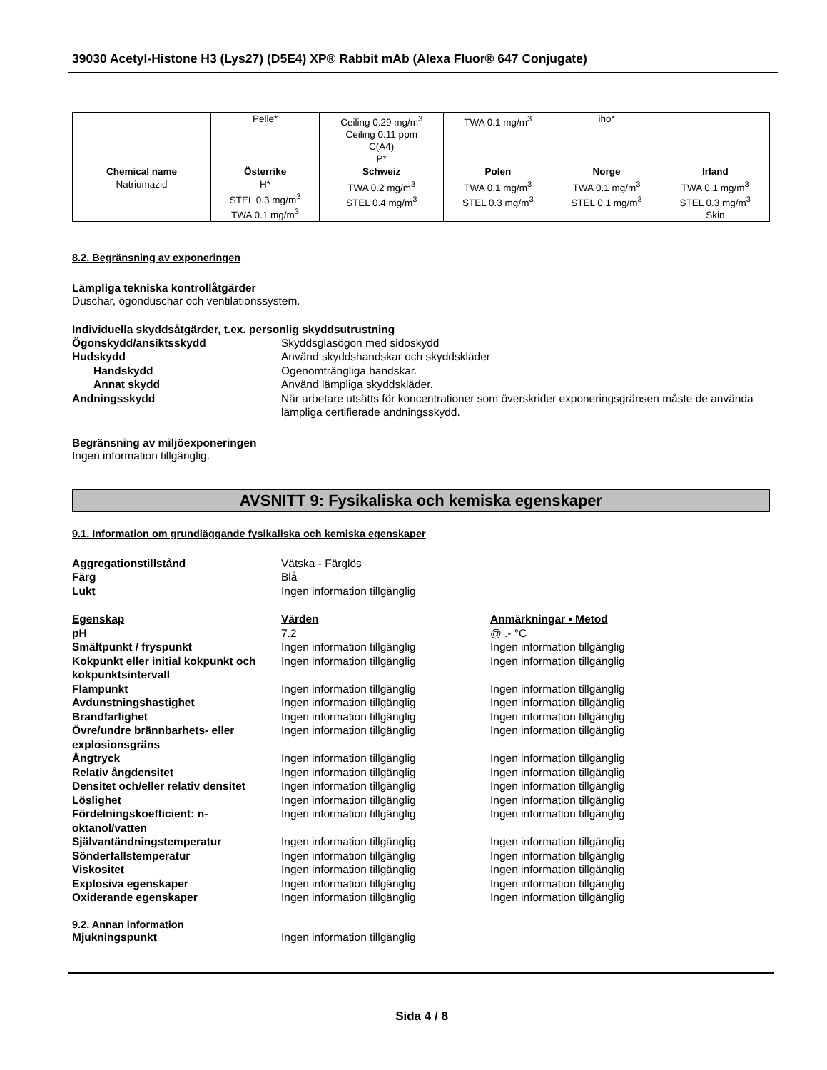39030 Acetyl-Histone H3 (Lys27) (D5E4) XP® Rabbit mAb (Alexa Fluor® 647 Conjugate)
| | Pelle* | Ceiling 0.29 mg/m<sup>3</sup> Ceiling 0.11 ppm C(A4) P* | TWA 0.1 mg/m<sup>3</sup> | iho* | |
| Chemical name | Österrike | Schweiz | Polen | Norge | Irland |
| Natriumazid | H* STEL 0.3 mg/m<sup>3</sup> TWA 0.1 mg/m<sup>3</sup> | TWA 0.2 mg/m<sup>3</sup> STEL 0.4 mg/m<sup>3</sup> | TWA 0.1 mg/m<sup>3</sup> STEL 0.3 mg/m<sup>3</sup> | TWA 0.1 mg/m<sup>3</sup> STEL 0.1 mg/m<sup>3</sup> | TWA 0.1 mg/m<sup>3</sup> STEL 0.3 mg/m<sup>3</sup> Skin |
8.2. Begränsning av exponeringen
Lämpliga tekniska kontrollåtgärder
Duschar, ögonduschar och ventilationssystem.
Individuella skyddsåtgärder, t.ex. personlig skyddsutrustning
Ögonskydd/ansiktsskydd Skyddsglasögon med sidoskydd
Hudskydd Använd skyddshandskar och skyddskläder
Handskydd Ogenomträngliga handskar.
Annat skydd Använd lämpliga skyddskläder.
Andningsskydd När arbetare utsätts för koncentrationer som överskrider exponeringsgränsen måste de använda lämpliga certifierade andningsskydd.
Begränsning av miljöexponeringen
Ingen information tillgänglig.
AVSNITT 9: Fysikaliska och kemiska egenskaper
9.1. Information om grundläggande fysikaliska och kemiska egenskaper
Aggregationstillstånd Vätska - Färglös
Färg Blå
Lukt Ingen information tillgänglig
Egenskap Värden Anmärkningar • Metod
pH 7.2 @ .- °C
Smältpunkt / fryspunkt Ingen information tillgänglig Ingen information tillgänglig
Kokpunkt eller initial kokpunkt och kokpunktsintervall
Ingen information tillgänglig Ingen information tillgänglig
Flampunkt Ingen information tillgänglig Ingen information tillgänglig
Avdunstningshastighet Ingen information tillgänglig Ingen information tillgänglig
Brandfarlighet Ingen information tillgänglig Ingen information tillgänglig
Övre/undre brännbarhets- eller explosionsgräns
Ingen information tillgänglig Ingen information tillgänglig
Ångtryck Ingen information tillgänglig Ingen information tillgänglig
Relativ ångdensitet Ingen information tillgänglig Ingen information tillgänglig
Densitet och/eller relativ densitet
Ingen information tillgänglig Ingen information tillgänglig
Löslighet Ingen information tillgänglig Ingen information tillgänglig
Fördelningskoefficient: n-oktanol/vatten
Ingen information tillgänglig Ingen information tillgänglig
Självantändningstemperatur Ingen information tillgänglig Ingen information tillgänglig
Sönderfallstemperatur Ingen information tillgänglig Ingen information tillgänglig
Viskositet Ingen information tillgänglig Ingen information tillgänglig
Explosiva egenskaper Ingen information tillgänglig Ingen information tillgänglig
Oxiderande egenskaper Ingen information tillgänglig Ingen information tillgänglig
9.2. Annan information
Mjukningspunkt Ingen information tillgänglig
Sida 4 / 8